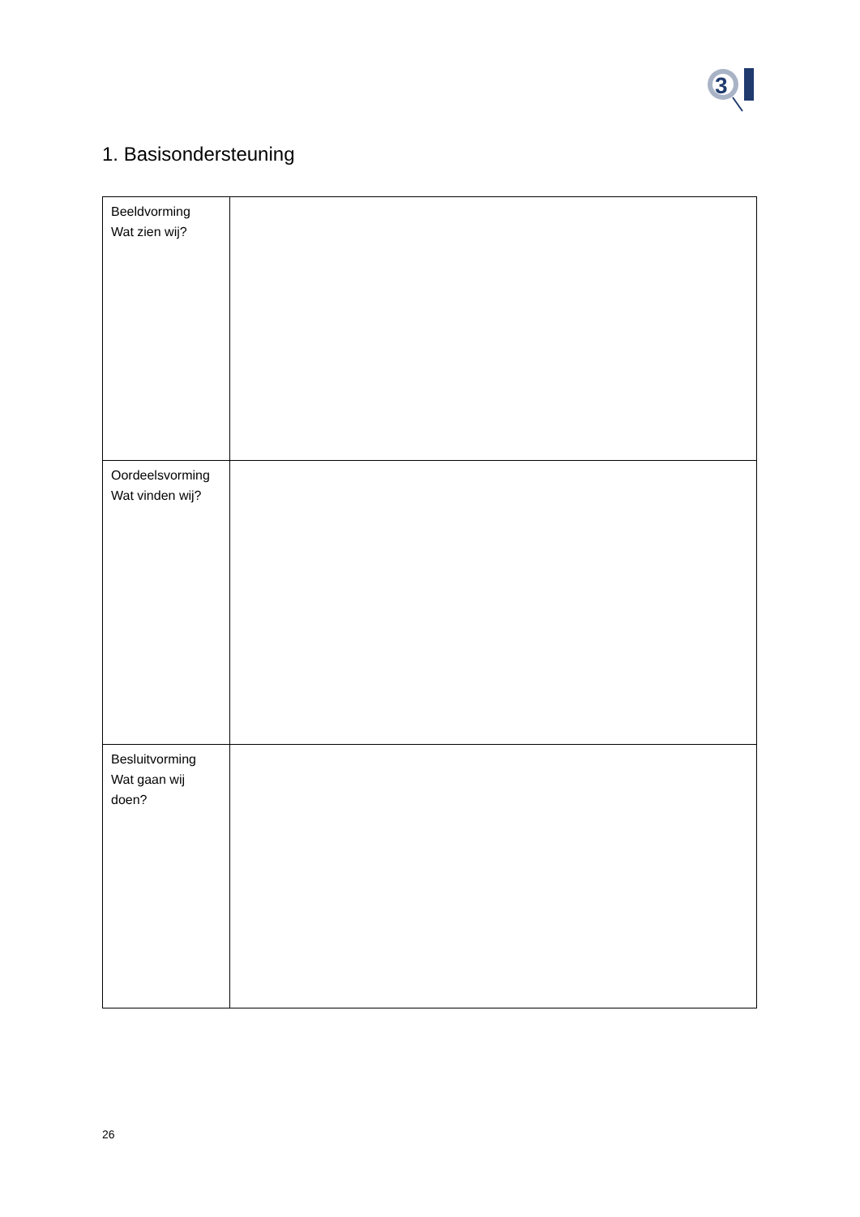3
1. Basisondersteuning
| Beeldvorming Wat zien wij? | |
| Oordeelsvorming Wat vinden wij? | |
| Besluitvorming Wat gaan wij doen? | |
26